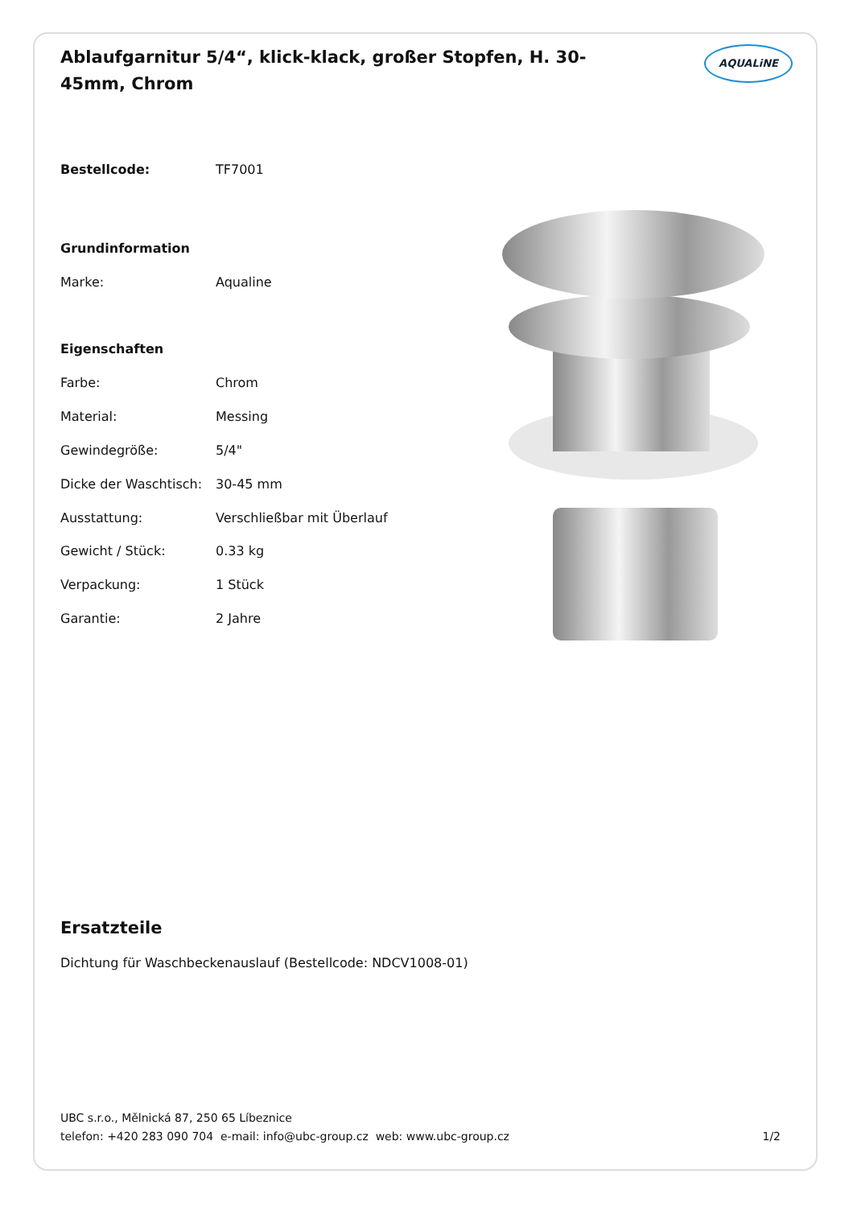Ablaufgarnitur 5/4“, klick-klack, großer Stopfen, H. 30-45mm, Chrom
AQUALiNE
| Bestellcode: | TF7001 |
| Grundinformation | |
| Marke: | Aqualine |
| Eigenschaften | |
| Farbe: | Chrom |
| Material: | Messing |
| Gewindegröße: | 5/4" |
| Dicke der Waschtisch: | 30-45 mm |
| Ausstattung: | Verschließbar mit Überlauf |
| Gewicht / Stück: | 0.33 kg |
| Verpackung: | 1 Stück |
| Garantie: | 2 Jahre |
Ersatzteile
Dichtung für Waschbeckenauslauf (Bestellcode: NDCV1008-01)
UBC s.r.o., Mělnická 87, 250 65 Líbeznice
telefon: +420 283 090 704 e-mail: info@ubc-group.cz web: www.ubc-group.cz 1/2